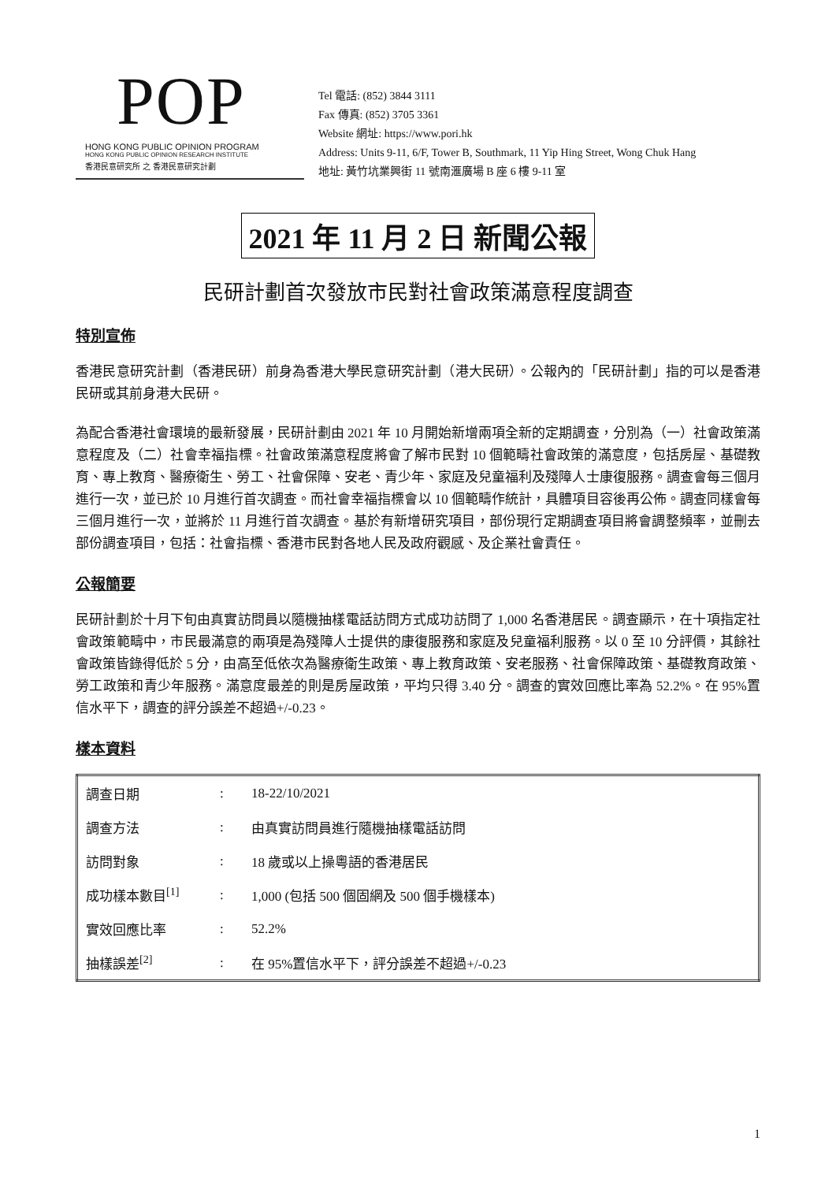POP
HONG KONG PUBLIC OPINION PROGRAM
HONG KONG PUBLIC OPINION RESEARCH INSTITUTE
香港民意研究所 之 香港民意研究計劃
Tel 電話: (852) 3844 3111
Fax 傳真: (852) 3705 3361
Website 網址: https://www.pori.hk
Address: Units 9-11, 6/F, Tower B, Southmark, 11 Yip Hing Street, Wong Chuk Hang
地址: 黃竹坑業興街 11 號南滙廣場 B 座 6 樓 9-11 室
2021 年 11 月 2 日 新聞公報
民研計劃首次發放市民對社會政策滿意程度調查
特別宣佈
香港民意研究計劃（香港民研）前身為香港大學民意研究計劃（港大民研）。公報內的「民研計劃」指的可以是香港民研或其前身港大民研。
為配合香港社會環境的最新發展，民研計劃由 2021 年 10 月開始新增兩項全新的定期調查，分別為（一）社會政策滿意程度及（二）社會幸福指標。社會政策滿意程度將會了解市民對 10 個範疇社會政策的滿意度，包括房屋、基礎教育、專上教育、醫療衛生、勞工、社會保障、安老、青少年、家庭及兒童福利及殘障人士康復服務。調查會每三個月進行一次，並已於 10 月進行首次調查。而社會幸福指標會以 10 個範疇作統計，具體項目容後再公佈。調查同樣會每三個月進行一次，並將於 11 月進行首次調查。基於有新增研究項目，部份現行定期調查項目將會調整頻率，並刪去部份調查項目，包括：社會指標、香港市民對各地人民及政府觀感、及企業社會責任。
公報簡要
民研計劃於十月下旬由真實訪問員以隨機抽樣電話訪問方式成功訪問了 1,000 名香港居民。調查顯示，在十項指定社會政策範疇中，市民最滿意的兩項是為殘障人士提供的康復服務和家庭及兒童福利服務。以 0 至 10 分評價，其餘社會政策皆錄得低於 5 分，由高至低依次為醫療衛生政策、專上教育政策、安老服務、社會保障政策、基礎教育政策、勞工政策和青少年服務。滿意度最差的則是房屋政策，平均只得 3.40 分。調查的實效回應比率為 52.2%。在 95%置信水平下，調查的評分誤差不超過+/-0.23。
樣本資料
| 調查日期 | : | 18-22/10/2021 |
| 調查方法 | : | 由真實訪問員進行隨機抽樣電話訪問 |
| 訪問對象 | : | 18 歲或以上操粵語的香港居民 |
| 成功樣本數目<sup>[1]</sup> | : | 1,000 (包括 500 個固網及 500 個手機樣本) |
| 實效回應比率 | : | 52.2% |
| 抽樣誤差<sup>[2]</sup> | : | 在 95%置信水平下，評分誤差不超過+/-0.23 |
1